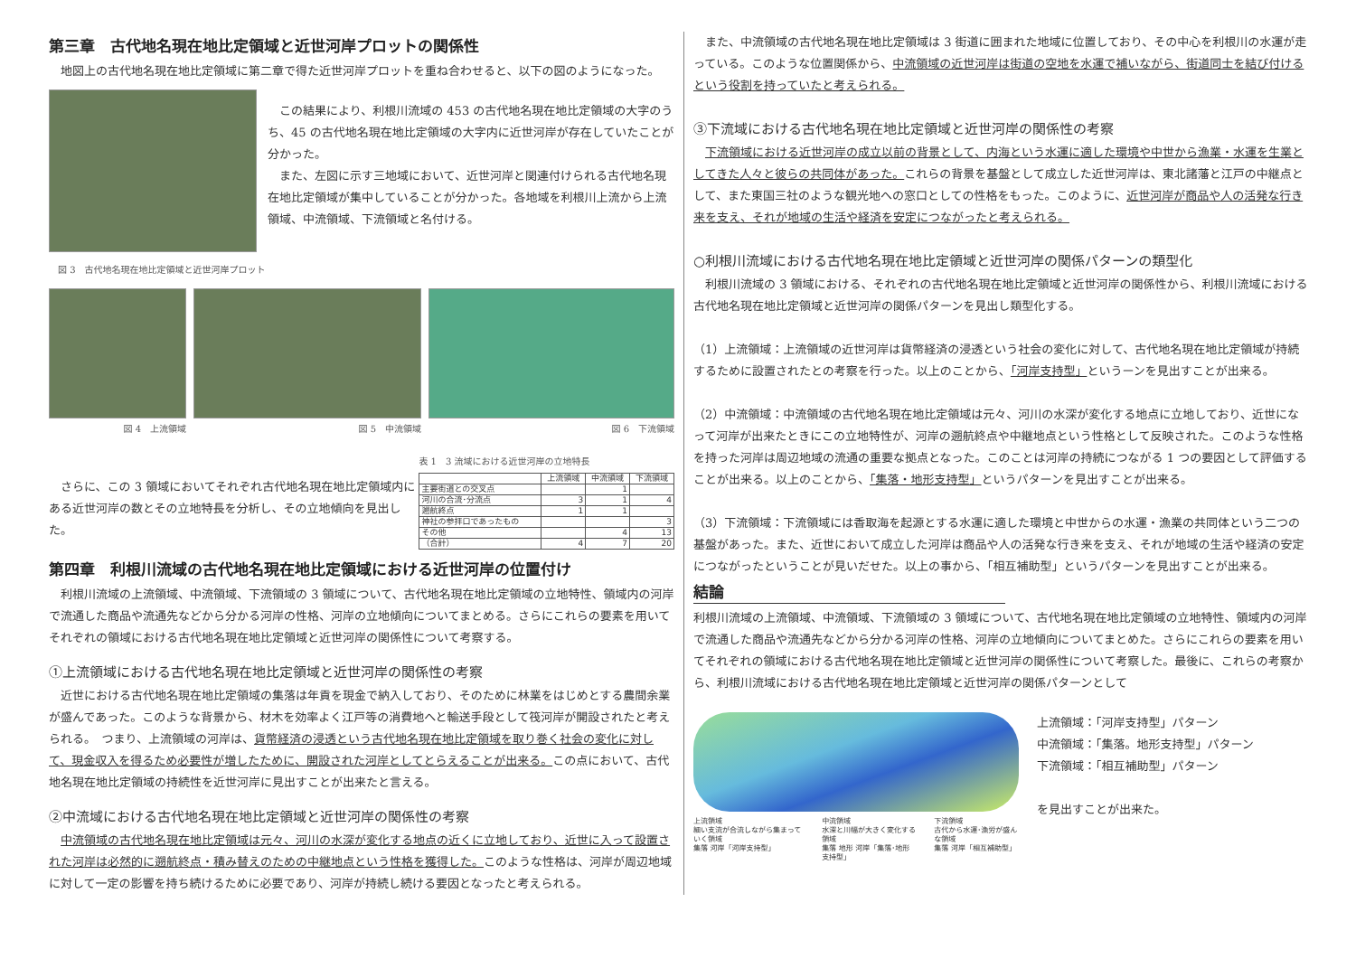第三章　古代地名現在地比定領域と近世河岸プロットの関係性
地図上の古代地名現在地比定領域に第二章で得た近世河岸プロットを重ね合わせると、以下の図のようになった。
この結果により、利根川流域の 453 の古代地名現在地比定領域の大字のうち、45 の古代地名現在地比定領域の大字内に近世河岸が存在していたことが分かった。
また、左図に示す三地域において、近世河岸と関連付けられる古代地名現在地比定領域が集中していることが分かった。各地域を利根川上流から上流領域、中流領域、下流領域と名付ける。
図 3　古代地名現在地比定領域と近世河岸プロット
図 4　上流領域 図 5　中流領域 図 6　下流領域
さらに、この 3 領域においてそれぞれ古代地名現在地比定領域内にある近世河岸の数とその立地特長を分析し、その立地傾向を見出した。
表 1　3 流域における近世河岸の立地特長
| | 上流領域 | 中流領域 | 下流領域 |
| --- | --- | --- | --- |
| 主要街道との交叉点 | | 1 | |
| 河川の合流･分流点 | 3 | 1 | 4 |
| 遡航終点 | 1 | 1 | |
| 神社の参拝口であったもの | | | 3 |
| その他 | | 4 | 13 |
| （合計） | 4 | 7 | 20 |
第四章　利根川流域の古代地名現在地比定領域における近世河岸の位置付け
利根川流域の上流領域、中流領域、下流領域の 3 領域について、古代地名現在地比定領域の立地特性、領域内の河岸で流通した商品や流通先などから分かる河岸の性格、河岸の立地傾向についてまとめる。さらにこれらの要素を用いてそれぞれの領域における古代地名現在地比定領域と近世河岸の関係性について考察する。
①上流領域における古代地名現在地比定領域と近世河岸の関係性の考察
近世における古代地名現在地比定領域の集落は年貢を現金で納入しており、そのために林業をはじめとする農間余業 が盛んであった。このような背景から、材木を効率よく江戸等の消費地へと輸送手段として筏河岸が開設されたと考えられる。　つまり、上流領域の河岸は、貨幣経済の浸透という古代地名現在地比定領域を取り巻く社会の変化に対して、現金収入を得るため必要性が増したために、開設された河岸としてとらえることが出来る。この点において、古代地名現在地比定領域の持続性を近世河岸に見出すことが出来たと言える。
②中流域における古代地名現在地比定領域と近世河岸の関係性の考察
中流領域の古代地名現在地比定領域は元々、河川の水深が変化する地点の近くに立地しており、近世に入って設置された河岸は必然的に遡航終点・積み替えのための中継地点という性格を獲得した。このような性格は、河岸が周辺地域に対して一定の影響を持ち続けるために必要であり、河岸が持続し続ける要因となったと考えられる。
また、中流領域の古代地名現在地比定領域は 3 街道に囲まれた地域に位置しており、その中心を利根川の水運が走っている。このような位置関係から、中流領域の近世河岸は街道の空地を水運で補いながら、街道同士を結び付けるという役割を持っていたと考えられる。
③下流域における古代地名現在地比定領域と近世河岸の関係性の考察
下流領域における近世河岸の成立以前の背景として、内海という水運に適した環境や中世から漁業・水運を生業としてきた人々と彼らの共同体があった。これらの背景を基盤として成立した近世河岸は、東北諸藩と江戸の中継点として、また東国三社のような観光地への窓口としての性格をもった。このように、近世河岸が商品や人の活発な行き来を支え、それが地域の生活や経済を安定につながったと考えられる。
○利根川流域における古代地名現在地比定領域と近世河岸の関係パターンの類型化
利根川流域の 3 領域における、それぞれの古代地名現在地比定領域と近世河岸の関係性から、利根川流域における古代地名現在地比定領域と近世河岸の関係パターンを見出し類型化する。
（1）上流領域：上流領域の近世河岸は貨幣経済の浸透という社会の変化に対して、古代地名現在地比定領域が持続するために設置されたとの考察を行った。以上のことから、「河岸支持型」というーンを見出すことが出来る。
（2）中流領域：中流領域の古代地名現在地比定領域は元々、河川の水深が変化する地点に立地しており、近世になって河岸が出来たときにこの立地特性が、河岸の遡航終点や中継地点という性格として反映された。このような性格を持った河岸は周辺地域の流通の重要な拠点となった。このことは河岸の持続につながる 1 つの要因として評価することが出来る。以上のことから、「集落・地形支持型」というパターンを見出すことが出来る。
（3）下流領域：下流領域には香取海を起源とする水運に適した環境と中世からの水運・漁業の共同体という二つの基盤があった。また、近世において成立した河岸は商品や人の活発な行き来を支え、それが地域の生活や経済の安定につながったということが見いだせた。以上の事から、「相互補助型」というパターンを見出すことが出来る。
結論
利根川流域の上流領域、中流領域、下流領域の 3 領域について、古代地名現在地比定領域の立地特性、領域内の河岸で流通した商品や流通先などから分かる河岸の性格、河岸の立地傾向についてまとめた。さらにこれらの要素を用いてそれぞれの領域における古代地名現在地比定領域と近世河岸の関係性について考察した。最後に、これらの考察から、利根川流域における古代地名現在地比定領域と近世河岸の関係パターンとして
上流領域
細い支流が合流しながら集まっていく領域
集落 河岸「河岸支持型」
中流領域
水深と川幅が大きく変化する領域
集落 地形 河岸「集落･地形支持型」
下流領域
古代から水運･漁労が盛んな領域
集落 河岸「相互補助型」
上流領域：「河岸支持型」パターン
中流領域：「集落。地形支持型」パターン
下流領域：「相互補助型」パターン
を見出すことが出来た。